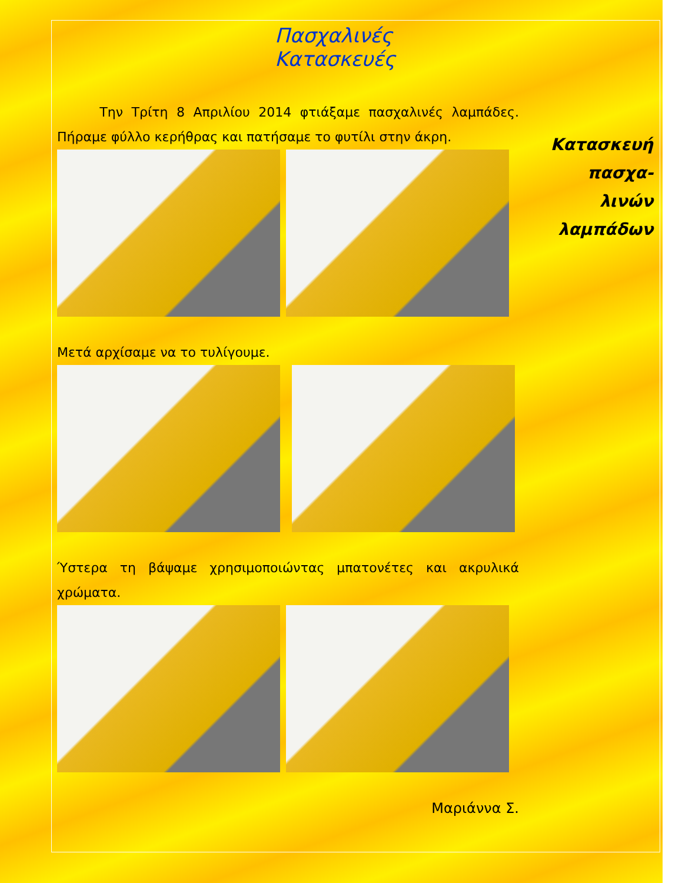Πασχαλινές Κατασκευές
Την Τρίτη 8 Απριλίου 2014 φτιάξαμε πασχαλινές λαμπάδες. Πήραμε φύλλο κερήθρας και πατήσαμε το φυτίλι στην άκρη.
Μετά αρχίσαμε να το τυλίγουμε.
Ύστερα τη βάψαμε χρησιμοποιώντας μπατονέτες και ακρυλικά χρώματα.
Μαριάννα Σ.
Κατασκευή πασχα-
λινών
λαμπάδων